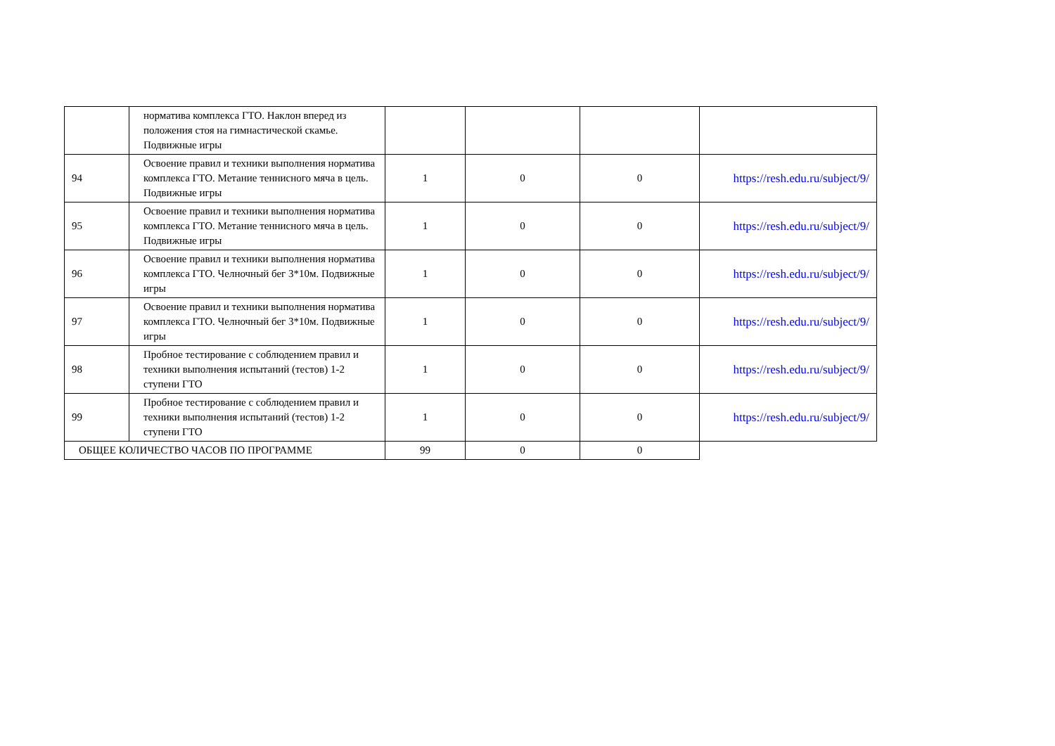| | норматива комплекса ГТО. Наклон вперед из положения стоя на гимнастической скамье. Подвижные игры | | | | |
| 94 | Освоение правил и техники выполнения норматива комплекса ГТО. Метание теннисного мяча в цель. Подвижные игры | 1 | 0 | 0 | https://resh.edu.ru/subject/9/ |
| 95 | Освоение правил и техники выполнения норматива комплекса ГТО. Метание теннисного мяча в цель. Подвижные игры | 1 | 0 | 0 | https://resh.edu.ru/subject/9/ |
| 96 | Освоение правил и техники выполнения норматива комплекса ГТО. Челночный бег 3*10м. Подвижные игры | 1 | 0 | 0 | https://resh.edu.ru/subject/9/ |
| 97 | Освоение правил и техники выполнения норматива комплекса ГТО. Челночный бег 3*10м. Подвижные игры | 1 | 0 | 0 | https://resh.edu.ru/subject/9/ |
| 98 | Пробное тестирование с соблюдением правил и техники выполнения испытаний (тестов) 1-2 ступени ГТО | 1 | 0 | 0 | https://resh.edu.ru/subject/9/ |
| 99 | Пробное тестирование с соблюдением правил и техники выполнения испытаний (тестов) 1-2 ступени ГТО | 1 | 0 | 0 | https://resh.edu.ru/subject/9/ |
| ОБЩЕЕ КОЛИЧЕСТВО ЧАСОВ ПО ПРОГРАММЕ | | 99 | 0 | 0 | |